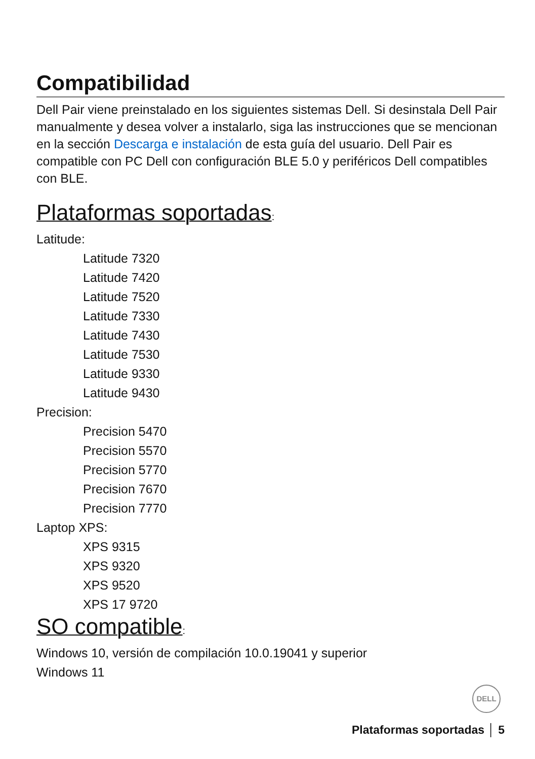Compatibilidad
Dell Pair viene preinstalado en los siguientes sistemas Dell. Si desinstala Dell Pair manualmente y desea volver a instalarlo, siga las instrucciones que se mencionan en la sección Descarga e instalación de esta guía del usuario. Dell Pair es compatible con PC Dell con configuración BLE 5.0 y periféricos Dell compatibles con BLE.
Plataformas soportadas:
Latitude:
Latitude 7320
Latitude 7420
Latitude 7520
Latitude 7330
Latitude 7430
Latitude 7530
Latitude 9330
Latitude 9430
Precision:
Precision 5470
Precision 5570
Precision 5770
Precision 7670
Precision 7770
Laptop XPS:
XPS 9315
XPS 9320
XPS 9520
XPS 17 9720
SO compatible:
Windows 10, versión de compilación 10.0.19041 y superior
Windows 11
DELL
Plataformas soportadas │ 5